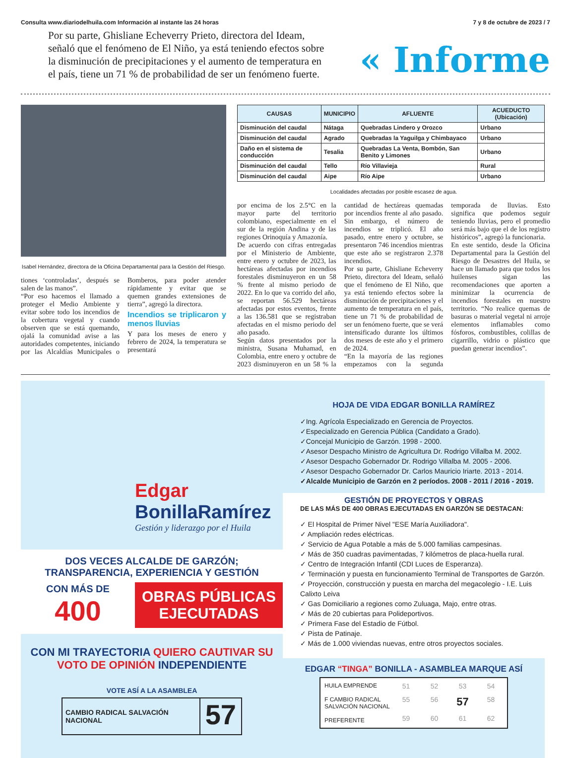Consulta www.diariodelhuila.com Información al instante las 24 horas 7 y 8 de octubre de 2023 / 7
Por su parte, Ghisliane Echeverry Prieto, directora del Ideam, señaló que el fenómeno de El Niño, ya está teniendo efectos sobre la disminución de precipitaciones y el aumento de temperatura en el país, tiene un 71 % de probabilidad de ser un fenómeno fuerte.
« Informe
Isabel Hernández, directora de la Oficina Departamental para la Gestión del Riesgo.
tiones ‘controladas’, después se salen de las manos”.
“Por eso hacemos el llamado a proteger el Medio Ambiente y evitar sobre todo los incendios de la cobertura vegetal y cuando observen que se está quemando, ojalá la comunidad avise a las autoridades competentes, iniciando por las Alcaldías Municipales o Bomberos, para poder atender rápidamente y evitar que se quemen grandes extensiones de tierra”, agregó la directora.
Incendios se triplicaron y menos lluvias
Y para los meses de enero y febrero de 2024, la temperatura se presentará
| CAUSAS | MUNICIPIO | AFLUENTE | ACUEDUCTO (Ubicación) |
| --- | --- | --- | --- |
| Disminución del caudal | Nátaga | Quebradas Lindero y Orozco | Urbano |
| Disminución del caudal | Agrado | Quebradas la Yaguilga y Chimbayaco | Urbano |
| Daño en el sistema de conducción | Tesalia | Quebradas La Venta, Bombón, San Benito y Limones | Urbano |
| Disminución del caudal | Tello | Río Villavieja | Rural |
| Disminución del caudal | Aipe | Río Aipe | Urbano |
Localidades afectadas por posible escasez de agua.
por encima de los 2.5°C en la mayor parte del territorio colombiano, especialmente en el sur de la región Andina y de las regiones Orinoquía y Amazonía.
De acuerdo con cifras entregadas por el Ministerio de Ambiente, entre enero y octubre de 2023, las hectáreas afectadas por incendios forestales disminuyeron en un 58 % frente al mismo periodo de 2022. En lo que va corrido del año, se reportan 56.529 hectáreas afectadas por estos eventos, frente a las 136.581 que se registraban afectadas en el mismo periodo del año pasado.
Según datos presentados por la ministra, Susana Muhamad, en Colombia, entre enero y octubre de 2023 disminuyeron en un 58 % la cantidad de hectáreas quemadas por incendios frente al año pasado. Sin embargo, el número de incendios se triplicó. El año pasado, entre enero y octubre, se presentaron 746 incendios mientras que este año se registraron 2.378 incendios.
Por su parte, Ghisliane Echeverry Prieto, directora del Ideam, señaló que el fenómeno de El Niño, que ya está teniendo efectos sobre la disminución de precipitaciones y el aumento de temperatura en el país, tiene un 71 % de probabilidad de ser un fenómeno fuerte, que se verá intensificado durante los últimos dos meses de este año y el primero de 2024.
“En la mayoría de las regiones empezamos con la segunda temporada de lluvias. Esto significa que podemos seguir teniendo lluvias, pero el promedio será más bajo que el de los registro históricos”, agregó la funcionaria.
En este sentido, desde la Oficina Departamental para la Gestión del Riesgo de Desastres del Huila, se hace un llamado para que todos los huilenses sigan las recomendaciones que aporten a minimizar la ocurrencia de incendios forestales en nuestro territorio. “No realice quemas de basuras o material vegetal ni arroje elementos inflamables como fósforos, combustibles, colillas de cigarrillo, vidrio o plástico que puedan generar incendios”.
Edgar
BonillaRamírez
Gestión y liderazgo por el Huila
DOS VECES ALCALDE DE GARZÓN; TRANSPARENCIA, EXPERIENCIA Y GESTIÓN
CON MÁS DE
400
OBRAS PÚBLICAS
EJECUTADAS
CON MI TRAYECTORIA QUIERO CAUTIVAR SU VOTO DE OPINIÓN INDEPENDIENTE
VOTE ASÍ A LA ASAMBLEA
CAMBIO RADICAL SALVACIÓN NACIONAL
57
HOJA DE VIDA EDGAR BONILLA RAMÍREZ
✓Ing. Agrícola Especializado en Gerencia de Proyectos.
✓Especializado en Gerencia Pública (Candidato a Grado).
✓Concejal Municipio de Garzón. 1998 - 2000.
✓Asesor Despacho Ministro de Agricultura Dr. Rodrigo Villalba M. 2002.
✓Asesor Despacho Gobernador Dr. Rodrigo Villalba M. 2005 - 2006.
✓Asesor Despacho Gobernador Dr. Carlos Mauricio Iriarte. 2013 - 2014.
✓Alcalde Municipio de Garzón en 2 períodos. 2008 - 2011 / 2016 - 2019.
GESTIÓN DE PROYECTOS Y OBRAS
DE LAS MÁS DE 400 OBRAS EJECUTADAS EN GARZÓN SE DESTACAN:
✓ El Hospital de Primer Nivel "ESE María Auxiliadora".
✓ Ampliación redes eléctricas.
✓ Servicio de Agua Potable a más de 5.000 familias campesinas.
✓ Más de 350 cuadras pavimentadas, 7 kilómetros de placa-huella rural.
✓ Centro de Integración Infantil (CDI Luces de Esperanza).
✓ Terminación y puesta en funcionamiento Terminal de Transportes de Garzón.
✓ Proyección, construcción y puesta en marcha del megacolegio - I.E. Luis Calixto Leiva
✓ Gas Domiciliario a regiones como Zuluaga, Majo, entre otras.
✓ Más de 20 cubiertas para Polideportivos.
✓ Primera Fase del Estadio de Fútbol.
✓ Pista de Patinaje.
✓ Más de 1.000 viviendas nuevas, entre otros proyectos sociales.
EDGAR “TINGA” BONILLA - ASAMBLEA MARQUE ASÍ
HUILA EMPRENDE
F CAMBIO RADICAL SALVACIÓN NACIONAL
PREFERENTE
51 52 53 54 55 56 57 58 59 60 61 62